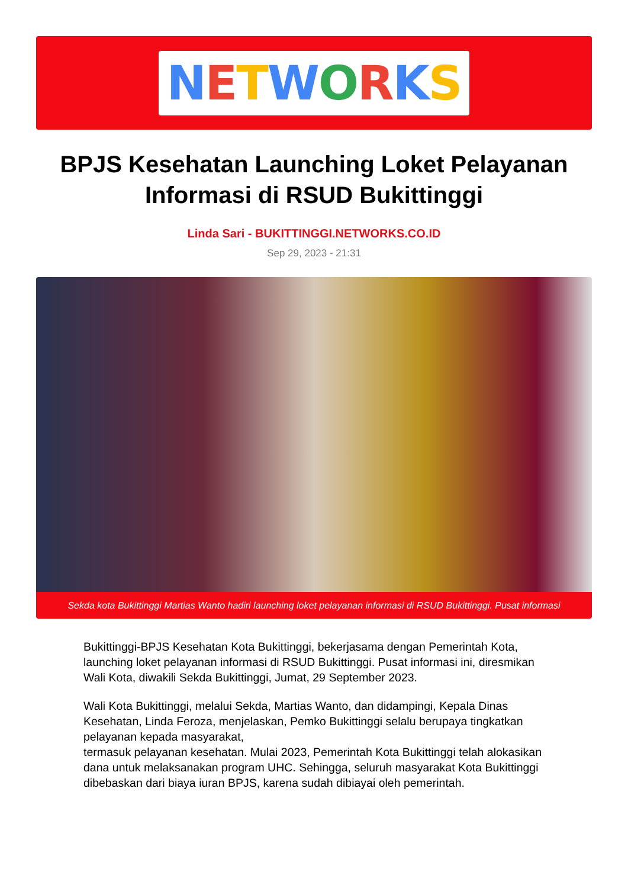NETWORKS
BPJS Kesehatan Launching Loket Pelayanan Informasi di RSUD Bukittinggi
Linda Sari - BUKITTINGGI.NETWORKS.CO.ID
Sep 29, 2023 - 21:31
Sekda kota Bukittinggi Martias Wanto hadiri launching loket pelayanan informasi di RSUD Bukittinggi. Pusat informasi
Bukittinggi-BPJS Kesehatan Kota Bukittinggi, bekerjasama dengan Pemerintah Kota, launching loket pelayanan informasi di RSUD Bukittinggi. Pusat informasi ini, diresmikan Wali Kota, diwakili Sekda Bukittinggi, Jumat, 29 September 2023.
Wali Kota Bukittinggi, melalui Sekda, Martias Wanto, dan didampingi, Kepala Dinas Kesehatan, Linda Feroza, menjelaskan, Pemko Bukittinggi selalu berupaya tingkatkan pelayanan kepada masyarakat,
termasuk pelayanan kesehatan. Mulai 2023, Pemerintah Kota Bukittinggi telah alokasikan dana untuk melaksanakan program UHC. Sehingga, seluruh masyarakat Kota Bukittinggi dibebaskan dari biaya iuran BPJS, karena sudah dibiayai oleh pemerintah.